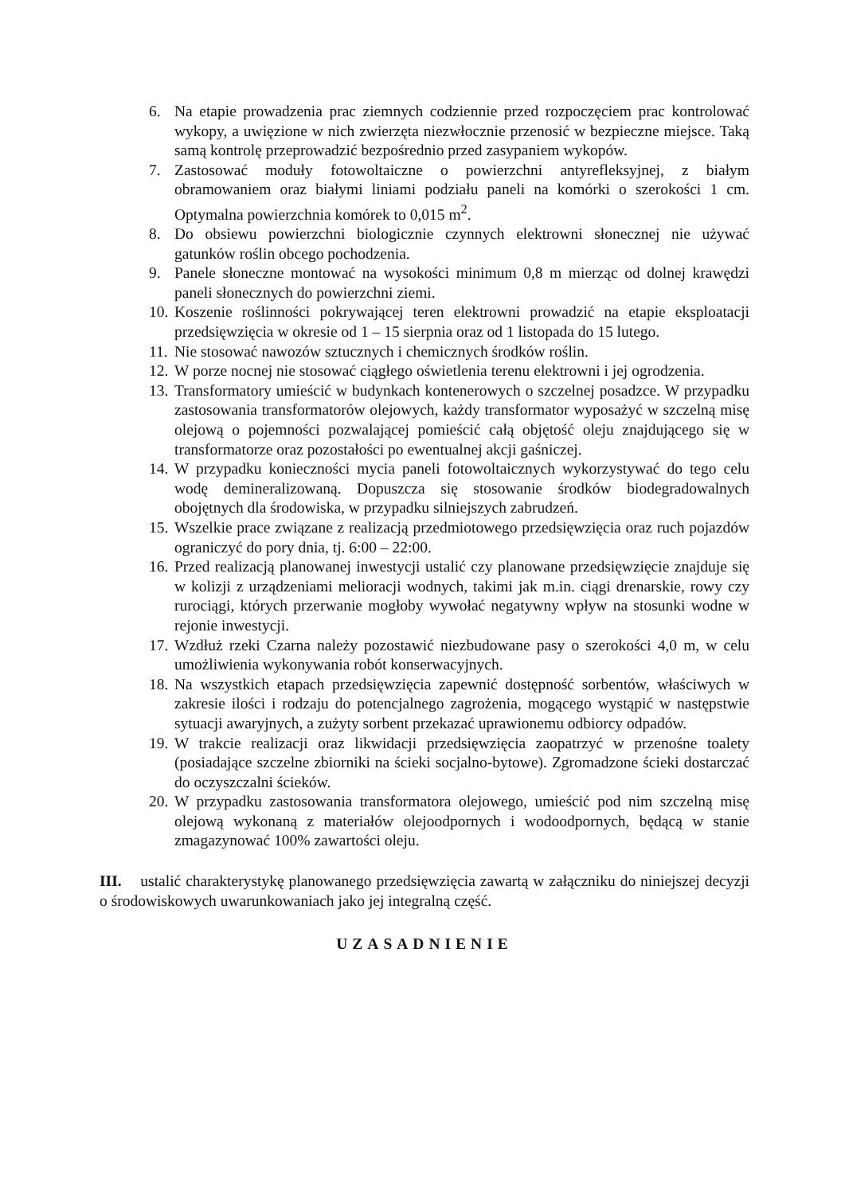6. Na etapie prowadzenia prac ziemnych codziennie przed rozpoczęciem prac kontrolować wykopy, a uwięzione w nich zwierzęta niezwłocznie przenosić w bezpieczne miejsce. Taką samą kontrolę przeprowadzić bezpośrednio przed zasypaniem wykopów.
7. Zastosować moduły fotowoltaiczne o powierzchni antyrefleksyjnej, z białym obramowaniem oraz białymi liniami podziału paneli na komórki o szerokości 1 cm. Optymalna powierzchnia komórek to 0,015 m<sup>2</sup>.
8. Do obsiewu powierzchni biologicznie czynnych elektrowni słonecznej nie używać gatunków roślin obcego pochodzenia.
9. Panele słoneczne montować na wysokości minimum 0,8 m mierząc od dolnej krawędzi paneli słonecznych do powierzchni ziemi.
10. Koszenie roślinności pokrywającej teren elektrowni prowadzić na etapie eksploatacji przedsięwzięcia w okresie od 1 – 15 sierpnia oraz od 1 listopada do 15 lutego.
11. Nie stosować nawozów sztucznych i chemicznych środków roślin.
12. W porze nocnej nie stosować ciągłego oświetlenia terenu elektrowni i jej ogrodzenia.
13. Transformatory umieścić w budynkach kontenerowych o szczelnej posadzce. W przypadku zastosowania transformatorów olejowych, każdy transformator wyposażyć w szczelną misę olejową o pojemności pozwalającej pomieścić całą objętość oleju znajdującego się w transformatorze oraz pozostałości po ewentualnej akcji gaśniczej.
14. W przypadku konieczności mycia paneli fotowoltaicznych wykorzystywać do tego celu wodę demineralizowaną. Dopuszcza się stosowanie środków biodegradowalnych obojętnych dla środowiska, w przypadku silniejszych zabrudzeń.
15. Wszelkie prace związane z realizacją przedmiotowego przedsięwzięcia oraz ruch pojazdów ograniczyć do pory dnia, tj. 6:00 – 22:00.
16. Przed realizacją planowanej inwestycji ustalić czy planowane przedsięwzięcie znajduje się w kolizji z urządzeniami melioracji wodnych, takimi jak m.in. ciągi drenarskie, rowy czy rurociągi, których przerwanie mogłoby wywołać negatywny wpływ na stosunki wodne w rejonie inwestycji.
17. Wzdłuż rzeki Czarna należy pozostawić niezbudowane pasy o szerokości 4,0 m, w celu umożliwienia wykonywania robót konserwacyjnych.
18. Na wszystkich etapach przedsięwzięcia zapewnić dostępność sorbentów, właściwych w zakresie ilości i rodzaju do potencjalnego zagrożenia, mogącego wystąpić w następstwie sytuacji awaryjnych, a zużyty sorbent przekazać uprawionemu odbiorcy odpadów.
19. W trakcie realizacji oraz likwidacji przedsięwzięcia zaopatrzyć w przenośne toalety (posiadające szczelne zbiorniki na ścieki socjalno-bytowe). Zgromadzone ścieki dostarczać do oczyszczalni ścieków.
20. W przypadku zastosowania transformatora olejowego, umieścić pod nim szczelną misę olejową wykonaną z materiałów olejoodpornych i wodoodpornych, będącą w stanie zmagazynować 100% zawartości oleju.
III. ustalić charakterystykę planowanego przedsięwzięcia zawartą w załączniku do niniejszej decyzji o środowiskowych uwarunkowaniach jako jej integralną część.
UZASADNIENIE